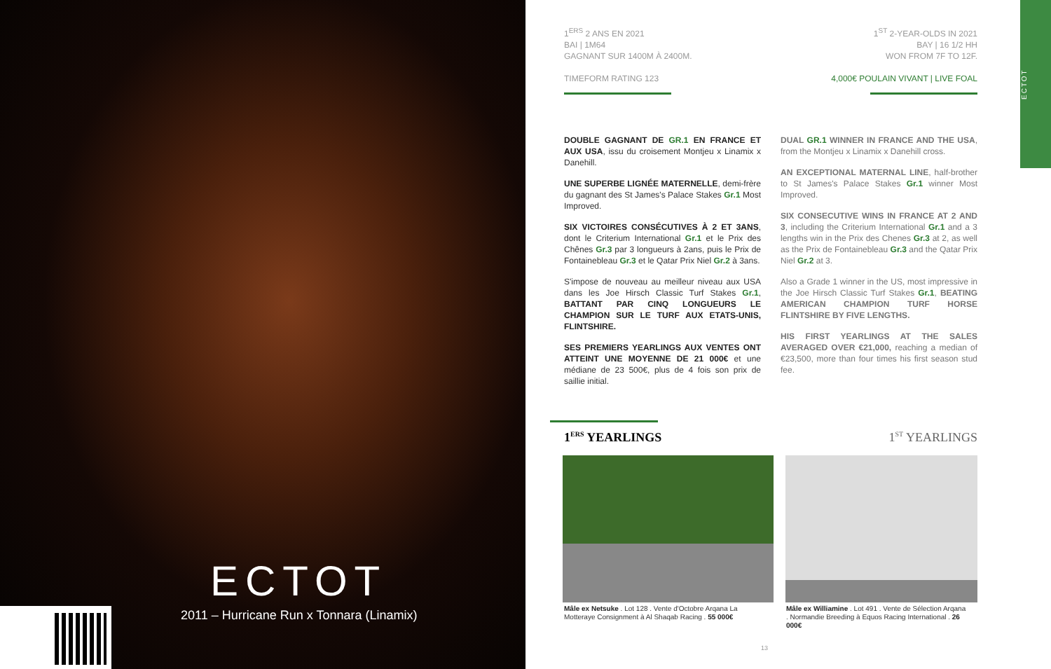ECTOT
2011 – Hurricane Run x Tonnara (Linamix)
ECTOT
1<sup>ERS</sup> 2 ANS EN 2021
BAI | 1M64
GAGNANT SUR 1400M À 2400M.
TIMEFORM RATING 123
1<sup>ST</sup> 2-YEAR-OLDS IN 2021
BAY | 16 1/2 HH
WON FROM 7F TO 12F.
4,000€ POULAIN VIVANT | LIVE FOAL
DOUBLE GAGNANT DE GR.1 EN FRANCE ET AUX USA, issu du croisement Montjeu x Linamix x Danehill.
UNE SUPERBE LIGNÉE MATERNELLE, demi-frère du gagnant des St James's Palace Stakes Gr.1 Most Improved.
SIX VICTOIRES CONSÉCUTIVES À 2 ET 3ANS, dont le Criterium International Gr.1 et le Prix des Chênes Gr.3 par 3 longueurs à 2ans, puis le Prix de Fontainebleau Gr.3 et le Qatar Prix Niel Gr.2 à 3ans.
S'impose de nouveau au meilleur niveau aux USA dans les Joe Hirsch Classic Turf Stakes Gr.1, BATTANT PAR CINQ LONGUEURS LE CHAMPION SUR LE TURF AUX ETATS-UNIS, FLINTSHIRE.
SES PREMIERS YEARLINGS AUX VENTES ONT ATTEINT UNE MOYENNE DE 21 000€ et une médiane de 23 500€, plus de 4 fois son prix de saillie initial.
DUAL GR.1 WINNER IN FRANCE AND THE USA, from the Montjeu x Linamix x Danehill cross.
AN EXCEPTIONAL MATERNAL LINE, half-brother to St James's Palace Stakes Gr.1 winner Most Improved.
SIX CONSECUTIVE WINS IN FRANCE AT 2 AND 3, including the Criterium International Gr.1 and a 3 lengths win in the Prix des Chenes Gr.3 at 2, as well as the Prix de Fontainebleau Gr.3 and the Qatar Prix Niel Gr.2 at 3.
Also a Grade 1 winner in the US, most impressive in the Joe Hirsch Classic Turf Stakes Gr.1, BEATING AMERICAN CHAMPION TURF HORSE FLINTSHIRE BY FIVE LENGTHS.
HIS FIRST YEARLINGS AT THE SALES AVERAGED OVER €21,000, reaching a median of €23,500, more than four times his first season stud fee.
1<sup>ERS</sup> YEARLINGS 1<sup>ST</sup> YEARLINGS
Mâle ex Netsuke . Lot 128 . Vente d'Octobre Arqana La Motteraye Consignment à Al Shaqab Racing . 55 000€
Mâle ex Williamine . Lot 491 . Vente de Sélection Arqana . Normandie Breeding à Equos Racing International . 26 000€
13